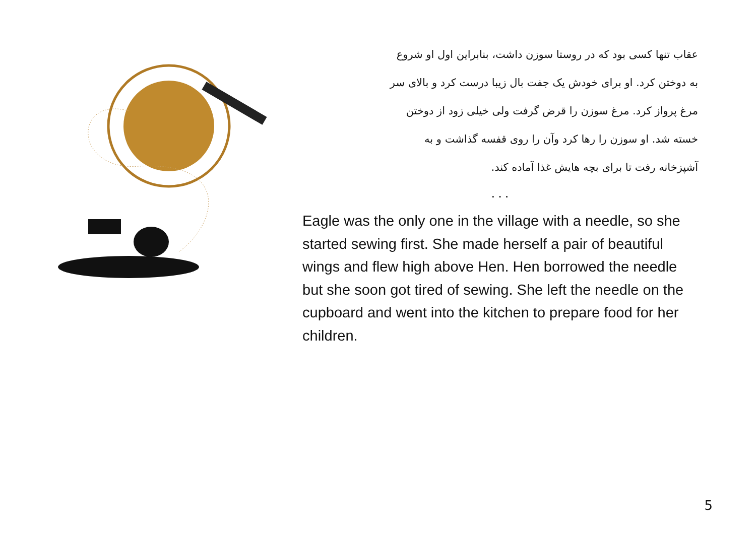عقاب تنها کسی بود که در روستا سوزن داشت، بنابراین اول او شروع
به دوختن کرد. او برای خودش یک جفت بال زیبا درست کرد و بالای سر
مرغ پرواز کرد. مرغ سوزن را قرض گرفت ولی خیلی زود از دوختن
خسته شد. او سوزن را رها کرد وآن را روی قفسه گذاشت و به
آشپزخانه رفت تا برای بچه هایش غذا آماده کند.
...
Eagle was the only one in the village with a needle, so she started sewing first. She made herself a pair of beautiful wings and flew high above Hen. Hen borrowed the needle but she soon got tired of sewing. She left the needle on the cupboard and went into the kitchen to prepare food for her children.
5